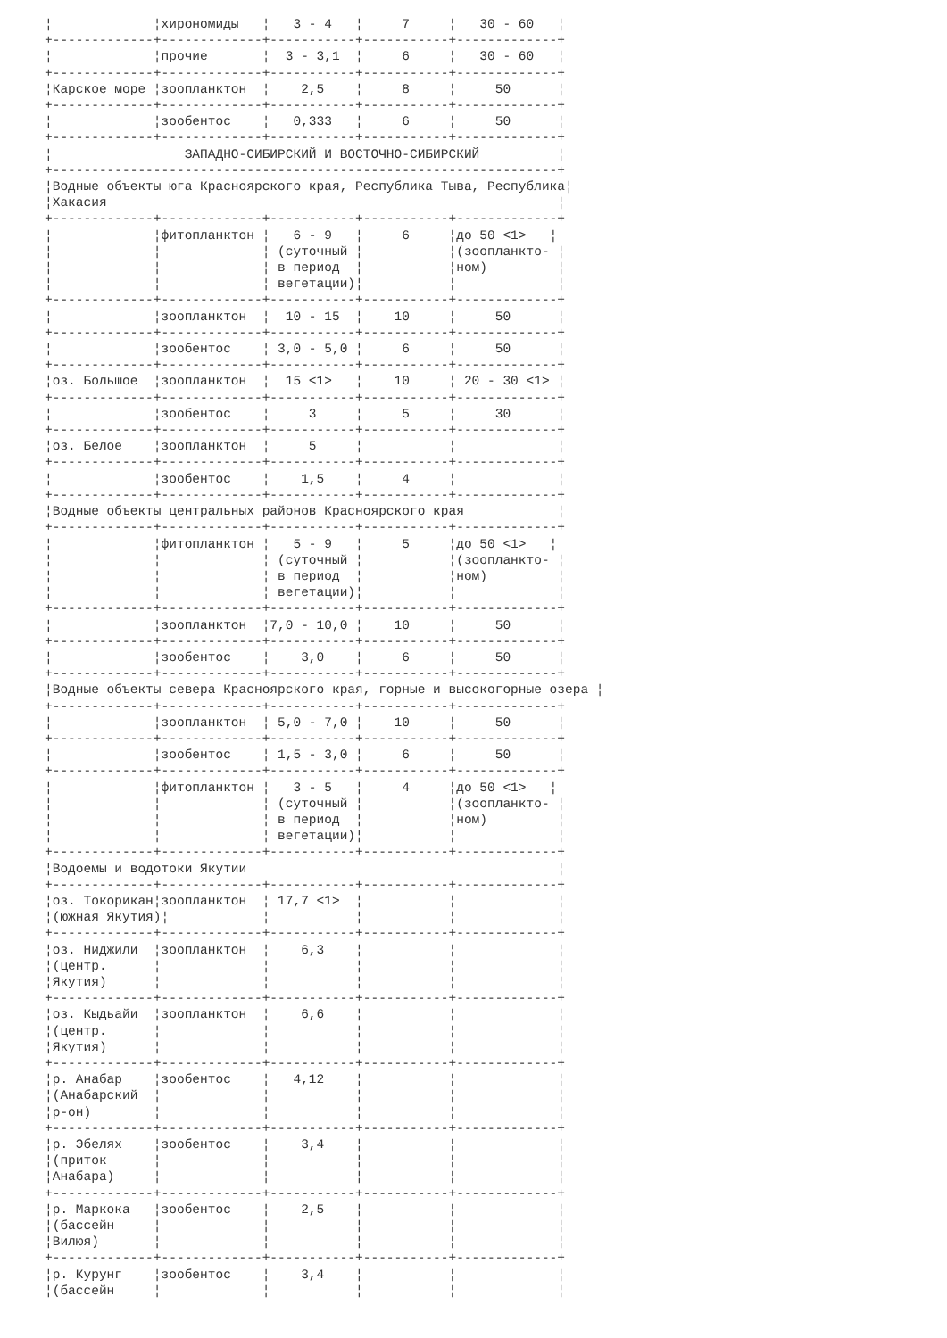¦             ¦хирономиды   ¦   3 - 4   ¦     7     ¦   30 - 60   ¦
+-------------+-------------+-----------+-----------+-------------+
¦             ¦прочие       ¦  3 - 3,1  ¦     6     ¦   30 - 60   ¦
+-------------+-------------+-----------+-----------+-------------+
¦Карское море ¦зоопланктон  ¦    2,5    ¦     8     ¦     50      ¦
+-------------+-------------+-----------+-----------+-------------+
¦             ¦зообентос    ¦   0,333   ¦     6     ¦     50      ¦
+-------------+-------------+-----------+-----------+-------------+
¦                 ЗАПАДНО-СИБИРСКИЙ И ВОСТОЧНО-СИБИРСКИЙ          ¦
+-----------------------------------------------------------------+
¦Водные объекты юга Красноярского края, Республика Тыва, Республика¦
¦Хакасия                                                          ¦
+-------------+-------------+-----------+-----------+-------------+
¦             ¦фитопланктон ¦   6 - 9   ¦     6     ¦до 50 <1>   ¦
¦             ¦             ¦ (суточный ¦           ¦(зоопланкто- ¦
¦             ¦             ¦ в период  ¦           ¦ном)         ¦
¦             ¦             ¦ вегетации)¦           ¦             ¦
+-------------+-------------+-----------+-----------+-------------+
¦             ¦зоопланктон  ¦  10 - 15  ¦    10     ¦     50      ¦
+-------------+-------------+-----------+-----------+-------------+
¦             ¦зообентос    ¦ 3,0 - 5,0 ¦     6     ¦     50      ¦
+-------------+-------------+-----------+-----------+-------------+
¦оз. Большое  ¦зоопланктон  ¦  15 <1>   ¦    10     ¦ 20 - 30 <1> ¦
+-------------+-------------+-----------+-----------+-------------+
¦             ¦зообентос    ¦     3     ¦     5     ¦     30      ¦
+-------------+-------------+-----------+-----------+-------------+
¦оз. Белое    ¦зоопланктон  ¦     5     ¦           ¦             ¦
+-------------+-------------+-----------+-----------+-------------+
¦             ¦зообентос    ¦    1,5    ¦     4     ¦             ¦
+-------------+-------------+-----------+-----------+-------------+
¦Водные объекты центральных районов Красноярского края            ¦
+-------------+-------------+-----------+-----------+-------------+
¦             ¦фитопланктон ¦   5 - 9   ¦     5     ¦до 50 <1>   ¦
¦             ¦             ¦ (суточный ¦           ¦(зоопланкто- ¦
¦             ¦             ¦ в период  ¦           ¦ном)         ¦
¦             ¦             ¦ вегетации)¦           ¦             ¦
+-------------+-------------+-----------+-----------+-------------+
¦             ¦зоопланктон  ¦7,0 - 10,0 ¦    10     ¦     50      ¦
+-------------+-------------+-----------+-----------+-------------+
¦             ¦зообентос    ¦    3,0    ¦     6     ¦     50      ¦
+-------------+-------------+-----------+-----------+-------------+
¦Водные объекты севера Красноярского края, горные и высокогорные озера ¦
+-------------+-------------+-----------+-----------+-------------+
¦             ¦зоопланктон  ¦ 5,0 - 7,0 ¦    10     ¦     50      ¦
+-------------+-------------+-----------+-----------+-------------+
¦             ¦зообентос    ¦ 1,5 - 3,0 ¦     6     ¦     50      ¦
+-------------+-------------+-----------+-----------+-------------+
¦             ¦фитопланктон ¦   3 - 5   ¦     4     ¦до 50 <1>   ¦
¦             ¦             ¦ (суточный ¦           ¦(зоопланкто- ¦
¦             ¦             ¦ в период  ¦           ¦ном)         ¦
¦             ¦             ¦ вегетации)¦           ¦             ¦
+-------------+-------------+-----------+-----------+-------------+
¦Водоемы и водотоки Якутии                                        ¦
+-------------+-------------+-----------+-----------+-------------+
¦оз. Токорикан¦зоопланктон  ¦ 17,7 <1>  ¦           ¦             ¦
¦(южная Якутия)¦            ¦           ¦           ¦             ¦
+-------------+-------------+-----------+-----------+-------------+
¦оз. Ниджили  ¦зоопланктон  ¦    6,3    ¦           ¦             ¦
¦(центр.      ¦             ¦           ¦           ¦             ¦
¦Якутия)      ¦             ¦           ¦           ¦             ¦
+-------------+-------------+-----------+-----------+-------------+
¦оз. Кыдьайи  ¦зоопланктон  ¦    6,6    ¦           ¦             ¦
¦(центр.      ¦             ¦           ¦           ¦             ¦
¦Якутия)      ¦             ¦           ¦           ¦             ¦
+-------------+-------------+-----------+-----------+-------------+
¦р. Анабар    ¦зообентос    ¦   4,12    ¦           ¦             ¦
¦(Анабарский  ¦             ¦           ¦           ¦             ¦
¦р-он)        ¦             ¦           ¦           ¦             ¦
+-------------+-------------+-----------+-----------+-------------+
¦р. Эбелях    ¦зообентос    ¦    3,4    ¦           ¦             ¦
¦(приток      ¦             ¦           ¦           ¦             ¦
¦Анабара)     ¦             ¦           ¦           ¦             ¦
+-------------+-------------+-----------+-----------+-------------+
¦р. Маркока   ¦зообентос    ¦    2,5    ¦           ¦             ¦
¦(бассейн     ¦             ¦           ¦           ¦             ¦
¦Вилюя)       ¦             ¦           ¦           ¦             ¦
+-------------+-------------+-----------+-----------+-------------+
¦р. Курунг    ¦зообентос    ¦    3,4    ¦           ¦             ¦
¦(бассейн     ¦             ¦           ¦           ¦             ¦